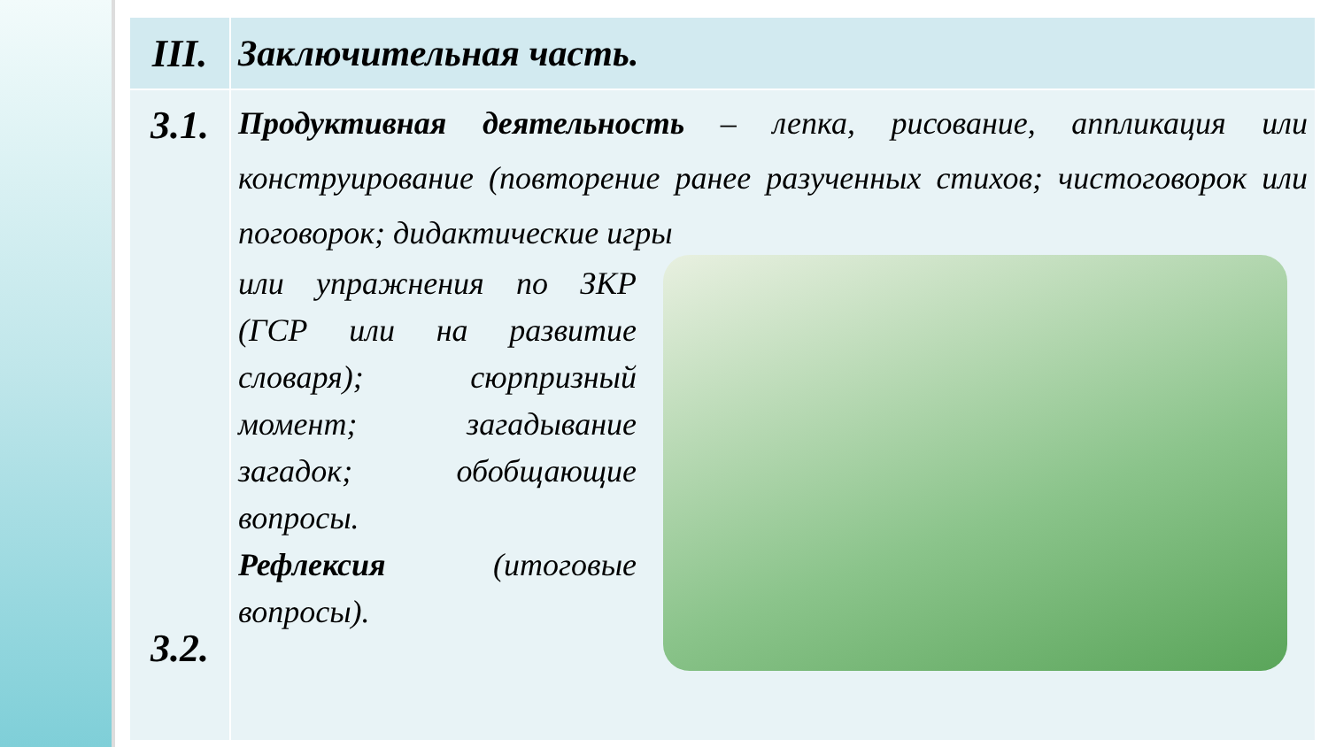| III. | Заключительная часть. |
| 3.1. 3.2. | Продуктивная деятельность – лепка, рисование, аппликация или конструирование (повторение ранее разученных стихов; чистоговорок или поговорок; дидактические игры или упражнения по ЗКР (ГСР или на развитие словаря); сюрпризный момент; загадывание загадок; обобщающие вопросы. Рефлексия (итоговые вопросы). |